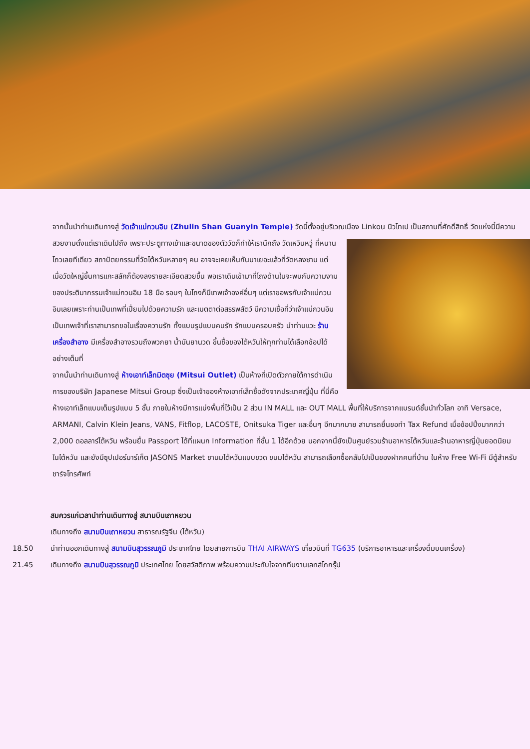จากนั้นนำท่านเดินทางสู่ วัดเจ้าแม่กวนอิม (Zhulin Shan Guanyin Temple) วัดนี้ตั้งอยู่บริเวณเมือง Linkou นิวไทเป เป็นสถานที่ศักดิ์สิทธิ์ วัดแห่งนี้มีความสวยงามตั้งแต่เราเดินไปถึง เพราะประตูทางเข้าและขนาดของตัววัดก็ทำให้เรานึกถึง วัดเหวินหวู่ ที่หนานโถวเลยทีเดียว สถาปัตยกรรมที่วัดไต้หวันหลายๆ คน อาจจะเคยเห็นกันมาเยอะแล้วที่วัดหลงซาน แต่เมื่อวัดใหญ่ขึ้นการแกะสลักก็ต้องลงรายละเอียดสวยขึ้น พอเราเดินเข้ามาที่โถงด้านในจะพบกับความงามของประติมากรรมเจ้าแม่กวนอิม 18 มือ รอบๆ ในโถงก็มีเทพเจ้าองค์อื่นๆ แต่เราขอพรกับเจ้าแม่กวนอิมเลยเพราะท่านเป็นเทพที่เปี่ยมไปด้วยความรัก และเมตตาต่อสรรพสัตว์ มีความเชื่อที่ว่าเจ้าแม่กวนอิมเป็นเทพเจ้าที่เราสามารถขอในเรื่องความรัก ทั้งแบบรูปแบบคนรัก รักแบบครอบครัว นำท่านแวะ ร้านเครื่องสำอาง มีเครื่องสำอางรวมถึงพวกยา น้ำมันยานวด ขึ้นชื่อของไต้หวันให้ทุกท่านได้เลือกช้อปได้อย่างเต็มที่
จากนั้นนำท่านเดินทางสู่ ห้างเอาท์เล็ทมิตซุย (Mitsui Outlet) เป็นห้างที่เปิดตัวภายใต้การดำเนินการของบริษัท Japanese Mitsui Group ซึ่งเป็นเจ้าของห้างเอาท์เล็ทชื่อดังจากประเทศญี่ปุ่น ที่นี่คือห้างเอาท์เล็ทแบบเต็มรูปแบบ 5 ชั้น ภายในห้างมีการแบ่งพื้นที่ไว้เป็น 2 ส่วน IN MALL และ OUT MALL พื้นที่ให้บริการจากแบรนด์ชั้นนำทั่วโลก อาทิ Versace, ARMANI, Calvin Klein Jeans, VANS, Fitflop, LACOSTE, Onitsuka Tiger และอื่นๆ อีกมากมาย สามารถยื่นขอทำ Tax Refund เมื่อช้อปปิ้งมากกว่า 2,000 ดอลลาร์ไต้หวัน พร้อมยื่น Passport ได้ที่แผนก Information ที่ชั้น 1 ได้อีกด้วย นอกจากนี้ยังเป็นศูนย์รวมร้านอาหารไต้หวันและร้านอาหารญี่ปุ่นยอดนิยมในไต้หวัน และยังมีซุปเปอร์มาร์เก็ต JASONS Market ชานมไต้หวันแบบขวด ขนมไต้หวัน สามารถเลือกซื้อกลับไปเป็นของฝากคนที่บ้าน ในห้าง Free Wi-Fi มีตู้สำหรับชาร์จโทรศัพท์
สมควรแก่เวลานำท่านเดินทางสู่ สนามบินเถาหยวน
เดินทางถึง สนามบินเถาหยวน สาธารณรัฐจีน (ไต้หวัน)
18.50 นำท่านออกเดินทางสู่ สนามบินสุวรรณภูมิ ประเทศไทย โดยสายการบิน THAI AIRWAYS เที่ยวบินที่ TG635 (บริการอาหารและเครื่องดื่มบนเครื่อง)
21.45 เดินทางถึง สนามบินสุวรรณภูมิ ประเทศไทย โดยสวัสดิภาพ พร้อมความประทับใจจากทีมงานเลทส์โกกรุ๊ป